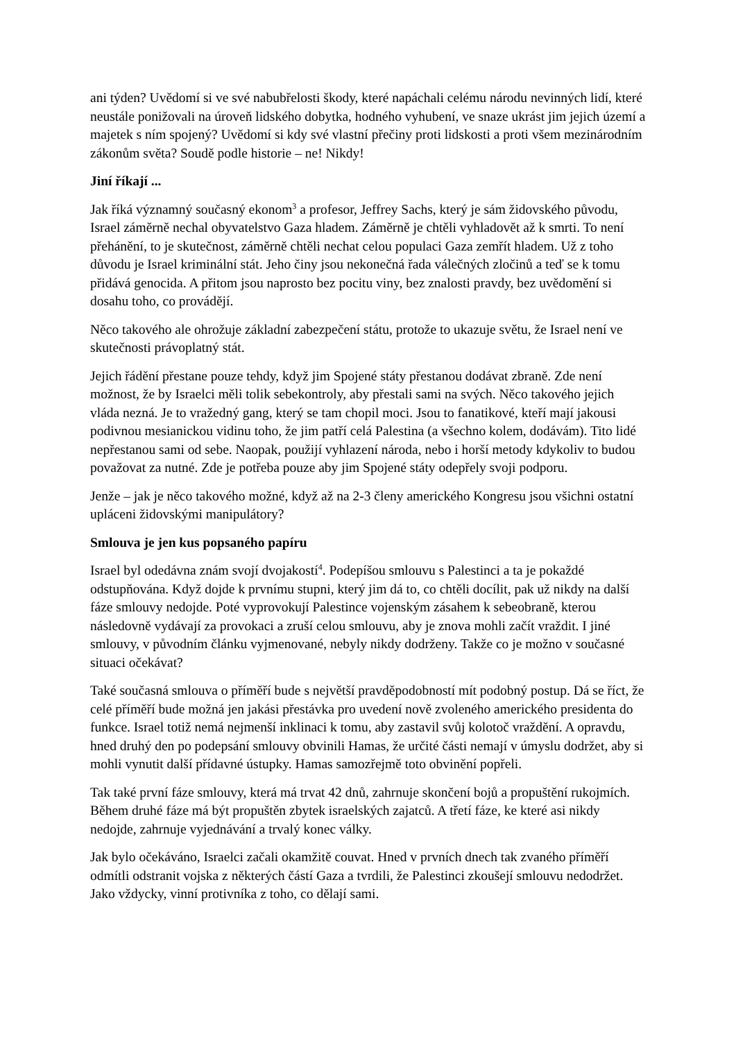ani týden? Uvědomí si ve své nabubřelosti škody, které napáchali celému národu nevinných lidí, které neustále ponižovali na úroveň lidského dobytka, hodného vyhubení, ve snaze ukrást jim jejich území a majetek s ním spojený? Uvědomí si kdy své vlastní přečiny proti lidskosti a proti všem mezinárodním zákonům světa? Soudě podle historie – ne! Nikdy!
Jiní říkají ...
Jak říká významný současný ekonom<sup>3</sup> a profesor, Jeffrey Sachs, který je sám židovského původu, Israel záměrně nechal obyvatelstvo Gaza hladem. Záměrně je chtěli vyhladovět až k smrti. To není přehánění, to je skutečnost, záměrně chtěli nechat celou populaci Gaza zemřít hladem. Už z toho důvodu je Israel kriminální stát. Jeho činy jsou nekonečná řada válečných zločinů a teď se k tomu přidává genocida. A přitom jsou naprosto bez pocitu viny, bez znalosti pravdy, bez uvědomění si dosahu toho, co provádějí.
Něco takového ale ohrožuje základní zabezpečení státu, protože to ukazuje světu, že Israel není ve skutečnosti právoplatný stát.
Jejich řádění přestane pouze tehdy, když jim Spojené státy přestanou dodávat zbraně. Zde není možnost, že by Israelci měli tolik sebekontroly, aby přestali sami na svých. Něco takového jejich vláda nezná. Je to vražedný gang, který se tam chopil moci. Jsou to fanatikové, kteří mají jakousi podivnou mesianickou vidinu toho, že jim patří celá Palestina (a všechno kolem, dodávám). Tito lidé nepřestanou sami od sebe. Naopak, použijí vyhlazení národa, nebo i horší metody kdykoliv to budou považovat za nutné. Zde je potřeba pouze aby jim Spojené státy odepřely svoji podporu.
Jenže – jak je něco takového možné, když až na 2-3 členy amerického Kongresu jsou všichni ostatní upláceni židovskými manipulátory?
Smlouva je jen kus popsaného papíru
Israel byl odedávna znám svojí dvojakostí<sup>4</sup>. Podepíšou smlouvu s Palestinci a ta je pokaždé odstupňována. Když dojde k prvnímu stupni, který jim dá to, co chtěli docílit, pak už nikdy na další fáze smlouvy nedojde. Poté vyprovokují Palestince vojenským zásahem k sebeobraně, kterou následovně vydávají za provokaci a zruší celou smlouvu, aby je znova mohli začít vraždit. I jiné smlouvy, v původním článku vyjmenované, nebyly nikdy dodrženy. Takže co je možno v současné situaci očekávat?
Také současná smlouva o příměří bude s největší pravděpodobností mít podobný postup. Dá se říct, že celé příměří bude možná jen jakási přestávka pro uvedení nově zvoleného amerického presidenta do funkce. Israel totiž nemá nejmenší inklinaci k tomu, aby zastavil svůj kolotoč vraždění. A opravdu, hned druhý den po podepsání smlouvy obvinili Hamas, že určité části nemají v úmyslu dodržet, aby si mohli vynutit další přídavné ústupky. Hamas samozřejmě toto obvinění popřeli.
Tak také první fáze smlouvy, která má trvat 42 dnů, zahrnuje skončení bojů a propuštění rukojmích. Během druhé fáze má být propuštěn zbytek israelských zajatců. A třetí fáze, ke které asi nikdy nedojde, zahrnuje vyjednávání a trvalý konec války.
Jak bylo očekáváno, Israelci začali okamžitě couvat. Hned v prvních dnech tak zvaného příměří odmítli odstranit vojska z některých částí Gaza a tvrdili, že Palestinci zkoušejí smlouvu nedodržet. Jako vždycky, vinní protivníka z toho, co dělají sami.